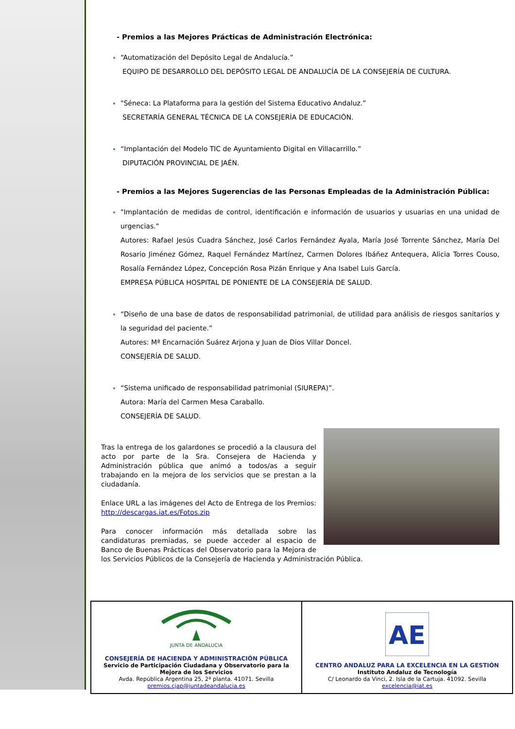- Premios a las Mejores Prácticas de Administración Electrónica:
“Automatización del Depósito Legal de Andalucía.”
EQUIPO DE DESARROLLO DEL DEPÓSITO LEGAL DE ANDALUCÍA DE LA CONSEJERÍA DE CULTURA.
"Séneca: La Plataforma para la gestión del Sistema Educativo Andaluz.”
SECRETARÍA GENERAL TÉCNICA DE LA CONSEJERÍA DE EDUCACIÓN.
“Implantación del Modelo TIC de Ayuntamiento Digital en Villacarrillo.”
DIPUTACIÓN PROVINCIAL DE JAÉN.
- Premios a las Mejores Sugerencias de las Personas Empleadas de la Administración Pública:
"Implantación de medidas de control, identificación e información de usuarios y usuarias en una unidad de urgencias."
Autores: Rafael Jesús Cuadra Sánchez, José Carlos Fernández Ayala, María José Torrente Sánchez, María Del Rosario Jiménez Gómez, Raquel Fernández Martínez, Carmen Dolores Ibáñez Antequera, Alicia Torres Couso, Rosalía Fernández López, Concepción Rosa Pizán Enrique y Ana Isabel Luis García.
EMPRESA PÚBLICA HOSPITAL DE PONIENTE DE LA CONSEJERÍA DE SALUD.
“Diseño de una base de datos de responsabilidad patrimonial, de utilidad para análisis de riesgos sanitarios y la seguridad del paciente.”
Autores: Mª Encarnación Suárez Arjona y Juan de Dios Villar Doncel.
CONSEJERÍA DE SALUD.
“Sistema unificado de responsabilidad patrimonial (SIUREPA)”.
Autora: María del Carmen Mesa Caraballo.
CONSEJERÍA DE SALUD.
Tras la entrega de los galardones se procedió a la clausura del acto por parte de la Sra. Consejera de Hacienda y Administración pública que animó a todos/as a seguir trabajando en la mejora de los servicios que se prestan a la ciudadanía.
Enlace URL a las imágenes del Acto de Entrega de los Premios: http://descargas.iat.es/Fotos.zip
Para conocer información más detallada sobre las candidaturas premiadas, se puede acceder al espacio de Banco de Buenas Prácticas del Observatorio para la Mejora de los Servicios Públicos de la Consejería de Hacienda y Administración Pública.
| JUNTA DE ANDALUCIA CONSEJERÍA DE HACIENDA Y ADMINISTRACIÓN PÚBLICA Servicio de Participación Ciudadana y Observatorio para la Mejora de los Servicios Avda. República Argentina 25, 2ª planta. 41071. Sevilla premios.cjap@juntadeandalucia.es | AE CENTRO ANDALUZ PARA LA EXCELENCIA EN LA GESTIÓN Instituto Andaluz de Tecnología C/ Leonardo da Vinci, 2. Isla de la Cartuja. 41092. Sevilla excelencia@iat.es |